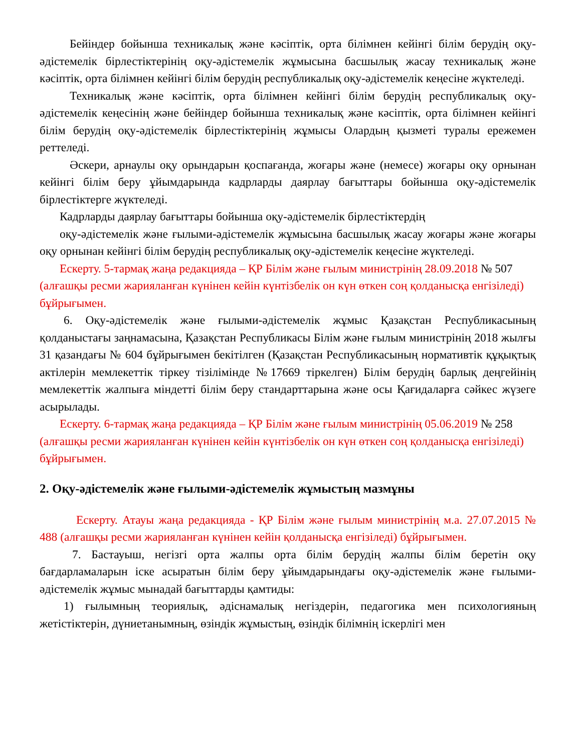Бейіндер бойынша техникалық және кәсіптік, орта білімнен кейінгі білім берудің оқу-әдістемелік бірлестіктерінің оқу-әдістемелік жұмысына басшылық жасау техникалық және кәсіптік, орта білімнен кейінгі білім берудің республикалық оқу-әдістемелік кеңесіне жүктеледі.
Техникалық және кәсіптік, орта білімнен кейінгі білім берудің республикалық оқу-әдістемелік кеңесінің және бейіндер бойынша техникалық және кәсіптік, орта білімнен кейінгі білім берудің оқу-әдістемелік бірлестіктерінің жұмысы Олардың қызметі туралы ережемен реттеледі.
Әскери, арнаулы оқу орындарын қоспағанда, жоғары және (немесе) жоғары оқу орнынан кейінгі білім беру ұйымдарында кадрларды даярлау бағыттары бойынша оқу-әдістемелік бірлестіктерге жүктеледі.
Кадрларды даярлау бағыттары бойынша оқу-әдістемелік бірлестіктердің
оқу-әдістемелік және ғылыми-әдістемелік жұмысына басшылық жасау жоғары және жоғары оқу орнынан кейінгі білім берудің республикалық оқу-әдістемелік кеңесіне жүктеледі.
Ескерту. 5-тармақ жаңа редакцияда – ҚР Білім және ғылым министрінің 28.09.2018 № 507 (алғашқы ресми жарияланған күнінен кейін күнтізбелік он күн өткен соң қолданысқа енгізіледі) бұйрығымен.
6. Оқу-әдістемелік және ғылыми-әдістемелік жұмыс Қазақстан Республикасының қолданыстағы заңнамасына, Қазақстан Республикасы Білім және ғылым министрінің 2018 жылғы 31 қазандағы № 604 бұйрығымен бекітілген (Қазақстан Республикасының нормативтік құқықтық актілерін мемлекеттік тіркеу тізілімінде №17669 тіркелген) Білім берудің барлық деңгейінің мемлекеттік жалпыға міндетті білім беру стандарттарына және осы Қағидаларға сәйкес жүзеге асырылады.
Ескерту. 6-тармақ жаңа редакцияда – ҚР Білім және ғылым министрінің 05.06.2019 № 258 (алғашқы ресми жарияланған күнінен кейін күнтізбелік он күн өткен соң қолданысқа енгізіледі) бұйрығымен.
2. Оқу-әдістемелік және ғылыми-әдістемелік жұмыстың мазмұны
Ескерту. Атауы жаңа редакцияда - ҚР Білім және ғылым министрінің м.а. 27.07.2015 № 488 (алғашқы ресми жарияланған күнінен кейін қолданысқа енгізіледі) бұйрығымен.
7. Бастауыш, негізгі орта жалпы орта білім берудің жалпы білім беретін оқу бағдарламаларын іске асыратын білім беру ұйымдарындағы оқу-әдістемелік және ғылыми-әдістемелік жұмыс мынадай бағыттарды қамтиды:
1) ғылымның теориялық, әдіснамалық негіздерін, педагогика мен психологияның жетістіктерін, дүниетанымның, өзіндік жұмыстың, өзіндік білімнің іскерлігі мен